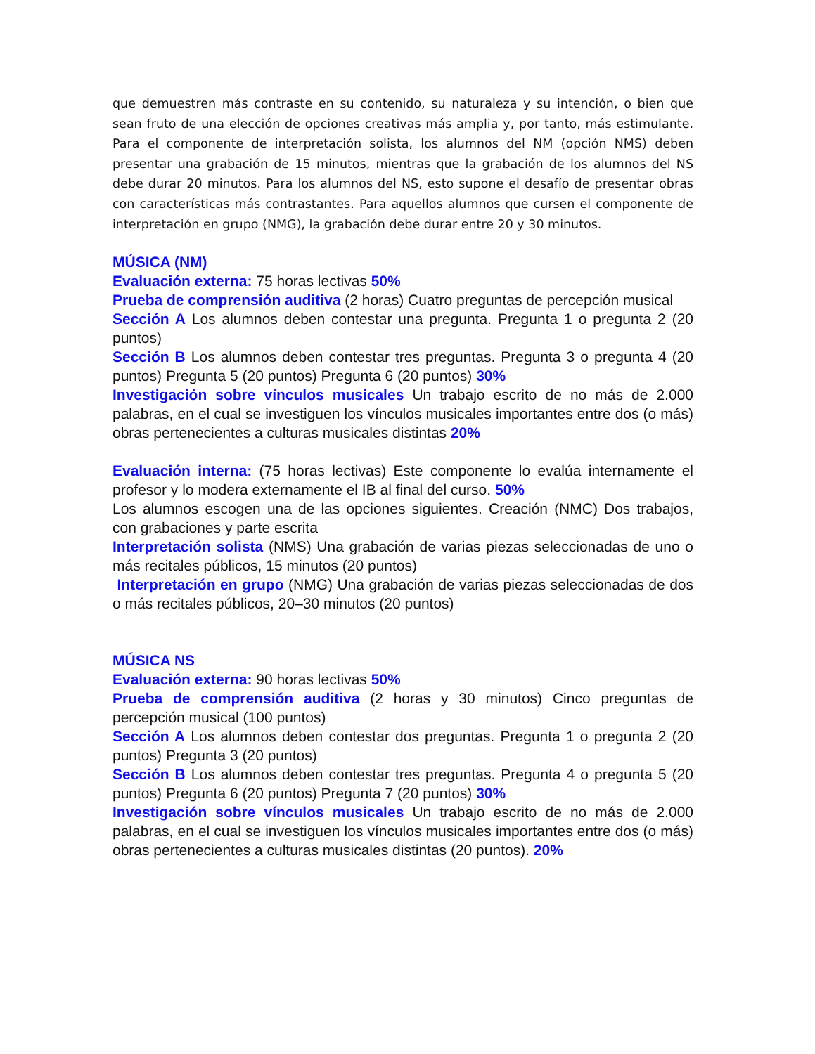que demuestren más contraste en su contenido, su naturaleza y su intención, o bien que sean fruto de una elección de opciones creativas más amplia y, por tanto, más estimulante. Para el componente de interpretación solista, los alumnos del NM (opción NMS) deben presentar una grabación de 15 minutos, mientras que la grabación de los alumnos del NS debe durar 20 minutos. Para los alumnos del NS, esto supone el desafío de presentar obras con características más contrastantes. Para aquellos alumnos que cursen el componente de interpretación en grupo (NMG), la grabación debe durar entre 20 y 30 minutos.
MÚSICA (NM)
Evaluación externa: 75 horas lectivas 50%
Prueba de comprensión auditiva (2 horas) Cuatro preguntas de percepción musical
Sección A Los alumnos deben contestar una pregunta. Pregunta 1 o pregunta 2 (20 puntos)
Sección B Los alumnos deben contestar tres preguntas. Pregunta 3 o pregunta 4 (20 puntos) Pregunta 5 (20 puntos) Pregunta 6 (20 puntos) 30%
Investigación sobre vínculos musicales Un trabajo escrito de no más de 2.000 palabras, en el cual se investiguen los vínculos musicales importantes entre dos (o más) obras pertenecientes a culturas musicales distintas 20%
Evaluación interna: (75 horas lectivas) Este componente lo evalúa internamente el profesor y lo modera externamente el IB al final del curso. 50%
Los alumnos escogen una de las opciones siguientes. Creación (NMC) Dos trabajos, con grabaciones y parte escrita
Interpretación solista (NMS) Una grabación de varias piezas seleccionadas de uno o más recitales públicos, 15 minutos (20 puntos)
Interpretación en grupo (NMG) Una grabación de varias piezas seleccionadas de dos o más recitales públicos, 20–30 minutos (20 puntos)
MÚSICA NS
Evaluación externa: 90 horas lectivas 50%
Prueba de comprensión auditiva (2 horas y 30 minutos) Cinco preguntas de percepción musical (100 puntos)
Sección A Los alumnos deben contestar dos preguntas. Pregunta 1 o pregunta 2 (20 puntos) Pregunta 3 (20 puntos)
Sección B Los alumnos deben contestar tres preguntas. Pregunta 4 o pregunta 5 (20 puntos) Pregunta 6 (20 puntos) Pregunta 7 (20 puntos) 30%
Investigación sobre vínculos musicales Un trabajo escrito de no más de 2.000 palabras, en el cual se investiguen los vínculos musicales importantes entre dos (o más) obras pertenecientes a culturas musicales distintas (20 puntos). 20%